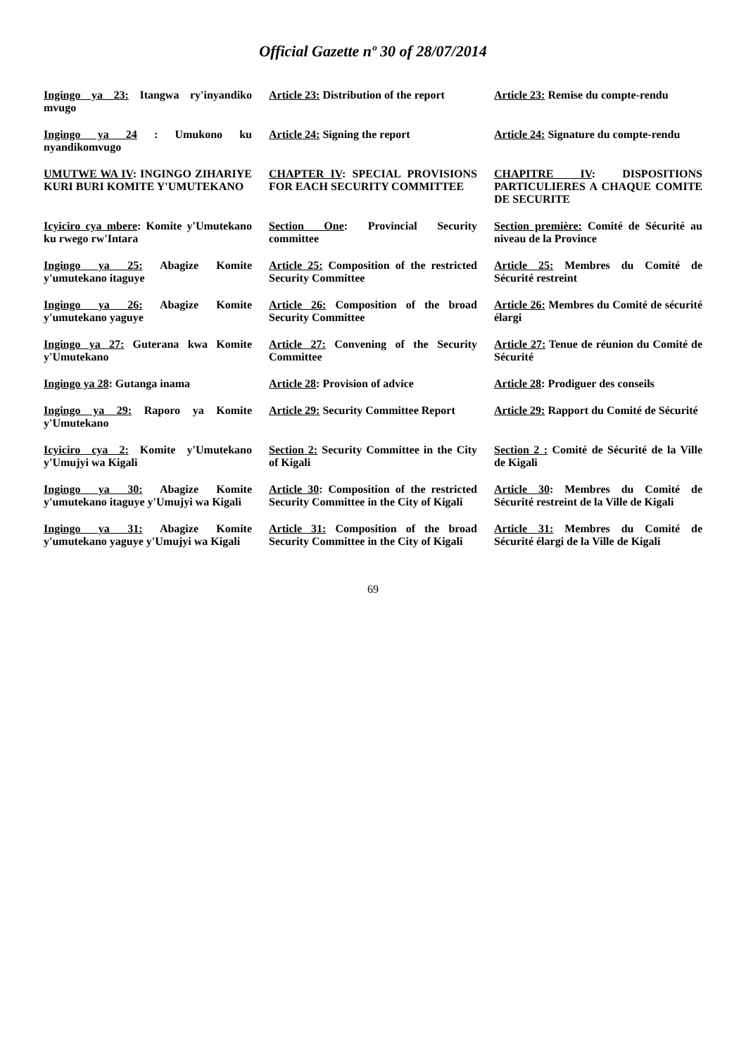Official Gazette nº 30 of 28/07/2014
| Ingingo ya 23: Itangwa ry'inyandiko mvugo | Article 23: Distribution of the report | Article 23: Remise du compte-rendu |
| Ingingo ya 24 : Umukono ku nyandikomvugo | Article 24: Signing the report | Article 24: Signature du compte-rendu |
| UMUTWE WA IV : INGINGO ZIHARIYE KURI BURI KOMITE Y'UMUTEKANO | CHAPTER IV : SPECIAL PROVISIONS FOR EACH SECURITY COMMITTEE | CHAPITRE IV : DISPOSITIONS PARTICULIERES A CHAQUE COMITE DE SECURITE |
| Icyiciro cya mbere : Komite y'Umutekano ku rwego rw'Intara | Section One : Provincial Security committee | Section première: Comité de Sécurité au niveau de la Province |
| Ingingo ya 25: Abagize Komite y'umutekano itaguye | Article 25: Composition of the restricted Security Committee | Article 25: Membres du Comité de Sécurité restreint |
| Ingingo ya 26: Abagize Komite y'umutekano yaguye | Article 26: Composition of the broad Security Committee | Article 26: Membres du Comité de sécurité élargi |
| Ingingo ya 27: Guterana kwa Komite y'Umutekano | Article 27: Convening of the Security Committee | Article 27: Tenue de réunion du Comité de Sécurité |
| Ingingo ya 28 : Gutanga inama | Article 28 : Provision of advice | Article 28 : Prodiguer des conseils |
| Ingingo ya 29: Raporo ya Komite y'Umutekano | Article 29: Security Committee Report | Article 29: Rapport du Comité de Sécurité |
| Icyiciro cya 2: Komite y'Umutekano y'Umujyi wa Kigali | Section 2: Security Committee in the City of Kigali | Section 2 : Comité de Sécurité de la Ville de Kigali |
| Ingingo ya 30: Abagize Komite y'umutekano itaguye y'Umujyi wa Kigali | Article 30 : Composition of the restricted Security Committee in the City of Kigali | Article 30 : Membres du Comité de Sécurité restreint de la Ville de Kigali |
| Ingingo ya 31: Abagize Komite y'umutekano yaguye y'Umujyi wa Kigali | Article 31: Composition of the broad Security Committee in the City of Kigali | Article 31: Membres du Comité de Sécurité élargi de la Ville de Kigali |
69